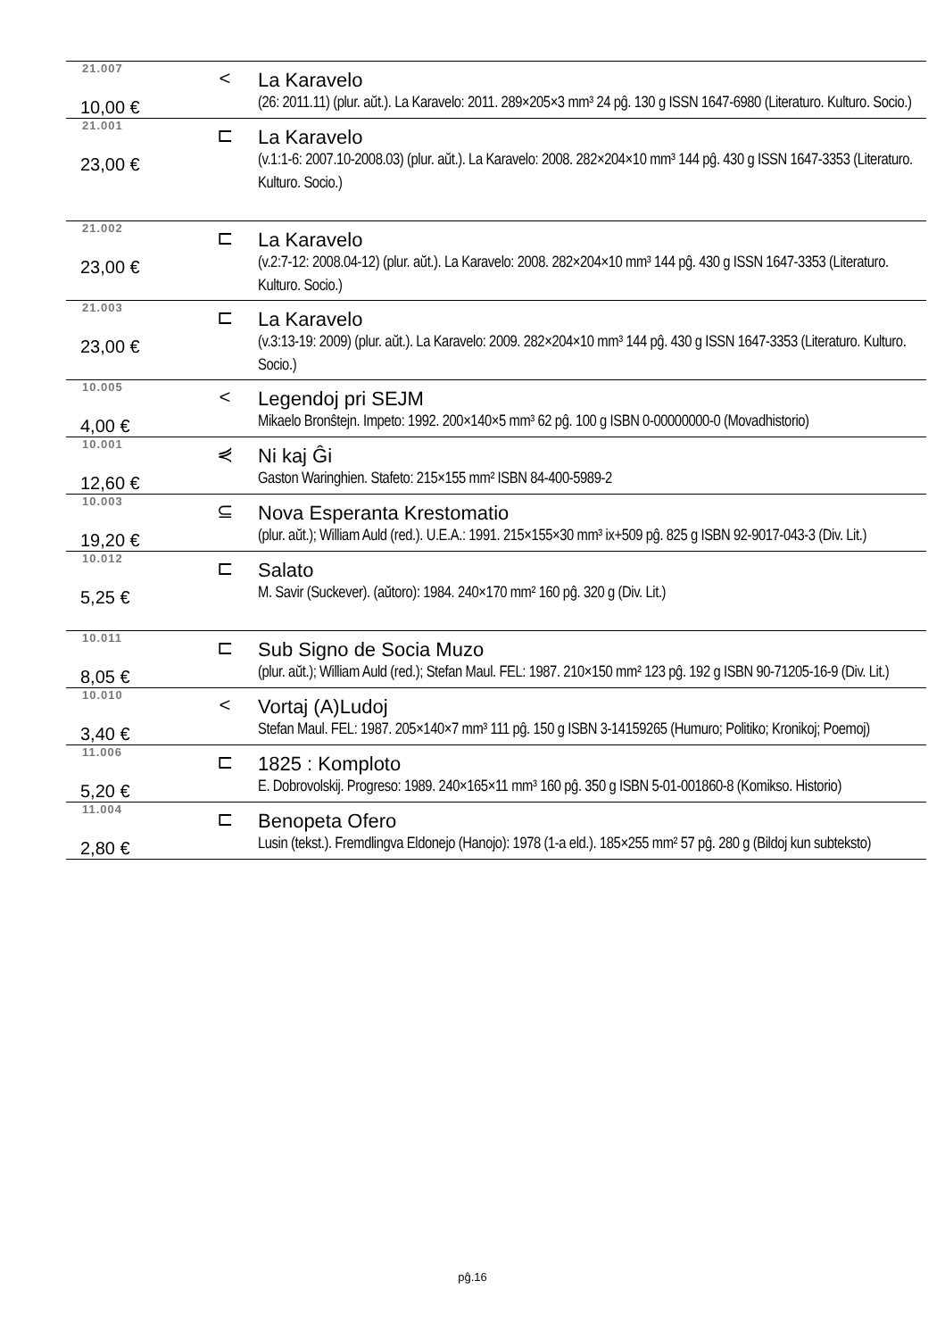| 21.007 | < | La Karavelo |
| 10,00 € | | (26: 2011.11) (plur. aŭt.). La Karavelo: 2011. 289×205×3 mm³ 24 pĝ. 130 g ISSN 1647-6980 (Literaturo. Kulturo. Socio.) |
| 21.001 | ⊏ | La Karavelo |
| 23,00 € | | (v.1:1-6: 2007.10-2008.03) (plur. aŭt.). La Karavelo: 2008. 282×204×10 mm³ 144 pĝ. 430 g ISSN 1647-3353 (Literaturo. Kulturo. Socio.) |
| 21.002 | ⊏ | La Karavelo |
| 23,00 € | | (v.2:7-12: 2008.04-12) (plur. aŭt.). La Karavelo: 2008. 282×204×10 mm³ 144 pĝ. 430 g ISSN 1647-3353 (Literaturo. Kulturo. Socio.) |
| 21.003 | ⊏ | La Karavelo |
| 23,00 € | | (v.3:13-19: 2009) (plur. aŭt.). La Karavelo: 2009. 282×204×10 mm³ 144 pĝ. 430 g ISSN 1647-3353 (Literaturo. Kulturo. Socio.) |
| 10.005 | < | Legendoj pri SEJM |
| 4,00 € | | Mikaelo Bronŝtejn. Impeto: 1992. 200×140×5 mm³ 62 pĝ. 100 g ISBN 0-00000000-0 (Movadhistorio) |
| 10.001 | ⋞ | Ni kaj Ĝi |
| 12,60 € | | Gaston Waringhien. Stafeto: 215×155 mm² ISBN 84-400-5989-2 |
| 10.003 | ⊆ | Nova Esperanta Krestomatio |
| 19,20 € | | (plur. aŭt.); William Auld (red.). U.E.A.: 1991. 215×155×30 mm³ ix+509 pĝ. 825 g ISBN 92-9017-043-3 (Div. Lit.) |
| 10.012 | ⊏ | Salato |
| 5,25 € | | M. Savir (Suckever). (aŭtoro): 1984. 240×170 mm² 160 pĝ. 320 g (Div. Lit.) |
| 10.011 | ⊏ | Sub Signo de Socia Muzo |
| 8,05 € | | (plur. aŭt.); William Auld (red.); Stefan Maul. FEL: 1987. 210×150 mm² 123 pĝ. 192 g ISBN 90-71205-16-9 (Div. Lit.) |
| 10.010 | < | Vortaj (A)Ludoj |
| 3,40 € | | Stefan Maul. FEL: 1987. 205×140×7 mm³ 111 pĝ. 150 g ISBN 3-14159265 (Humuro; Politiko; Kronikoj; Poemoj) |
| 11.006 | ⊏ | 1825 : Komploto |
| 5,20 € | | E. Dobrovolskij. Progreso: 1989. 240×165×11 mm³ 160 pĝ. 350 g ISBN 5-01-001860-8 (Komikso. Historio) |
| 11.004 | ⊏ | Benopeta Ofero |
| 2,80 € | | Lusin (tekst.). Fremdlingva Eldonejo (Hanojo): 1978 (1-a eld.). 185×255 mm² 57 pĝ. 280 g (Bildoj kun subteksto) |
pĝ.16